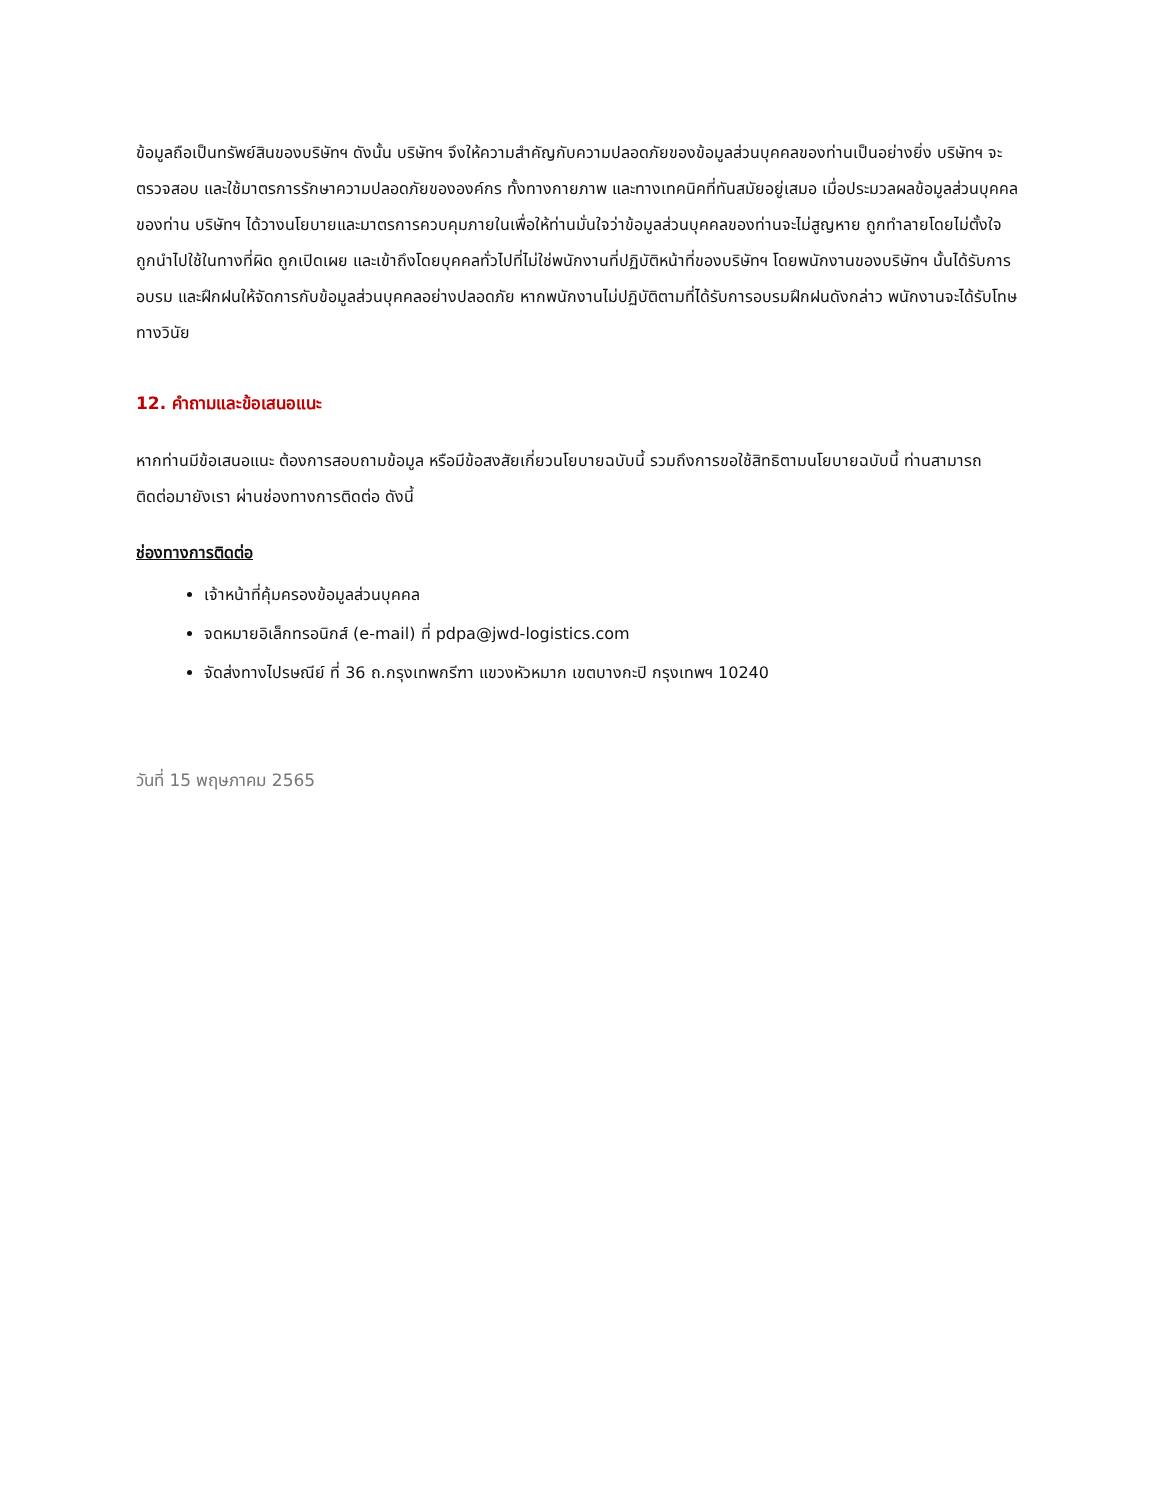ข้อมูลถือเป็นทรัพย์สินของบริษัทฯ ดังนั้น บริษัทฯ จึงให้ความสำคัญกับความปลอดภัยของข้อมูลส่วนบุคคลของท่านเป็นอย่างยิ่ง บริษัทฯ จะตรวจสอบ และใช้มาตรการรักษาความปลอดภัยขององค์กร ทั้งทางกายภาพ และทางเทคนิคที่ทันสมัยอยู่เสมอ เมื่อประมวลผลข้อมูลส่วนบุคคลของท่าน บริษัทฯ ได้วางนโยบายและมาตรการควบคุมภายในเพื่อให้ท่านมั่นใจว่าข้อมูลส่วนบุคคลของท่านจะไม่สูญหาย ถูกทำลายโดยไม่ตั้งใจ ถูกนำไปใช้ในทางที่ผิด ถูกเปิดเผย และเข้าถึงโดยบุคคลทั่วไปที่ไม่ใช่พนักงานที่ปฏิบัติหน้าที่ของบริษัทฯ โดยพนักงานของบริษัทฯ นั้นได้รับการอบรม และฝึกฝนให้จัดการกับข้อมูลส่วนบุคคลอย่างปลอดภัย หากพนักงานไม่ปฏิบัติตามที่ได้รับการอบรมฝึกฝนดังกล่าว พนักงานจะได้รับโทษทางวินัย
12. คำถามและข้อเสนอแนะ
หากท่านมีข้อเสนอแนะ ต้องการสอบถามข้อมูล หรือมีข้อสงสัยเกี่ยวนโยบายฉบับนี้ รวมถึงการขอใช้สิทธิตามนโยบายฉบับนี้ ท่านสามารถติดต่อมายังเรา ผ่านช่องทางการติดต่อ ดังนี้
ช่องทางการติดต่อ
เจ้าหน้าที่คุ้มครองข้อมูลส่วนบุคคล
จดหมายอิเล็กทรอนิกส์ (e-mail) ที่ pdpa@jwd-logistics.com
จัดส่งทางไปรษณีย์ ที่ 36 ถ.กรุงเทพกรีฑา แขวงหัวหมาก เขตบางกะปิ กรุงเทพฯ 10240
วันที่ 15 พฤษภาคม 2565